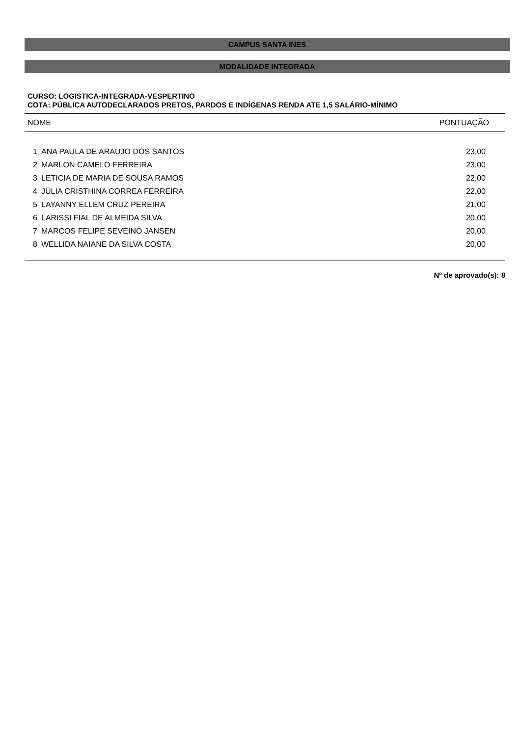CAMPUS SANTA INES
MODALIDADE INTEGRADA
CURSO: LOGISTICA-INTEGRADA-VESPERTINO
COTA: PÚBLICA AUTODECLARADOS PRETOS, PARDOS E INDÍGENAS RENDA ATE 1,5 SALÁRIO-MÍNIMO
| NOME | | PONTUAÇÃO |
| --- | --- | --- |
| 1 | ANA PAULA DE ARAUJO DOS SANTOS | 23,00 |
| 2 | MARLON CAMELO FERREIRA | 23,00 |
| 3 | LETICIA DE MARIA DE SOUSA RAMOS | 22,00 |
| 4 | JÚLIA CRISTHINA CORREA FERREIRA | 22,00 |
| 5 | LAYANNY ELLEM CRUZ PEREIRA | 21,00 |
| 6 | LARISSI FIAL DE ALMEIDA SILVA | 20,00 |
| 7 | MARCOS FELIPE SEVEINO JANSEN | 20,00 |
| 8 | WELLIDA NAIANE DA SILVA COSTA | 20,00 |
Nº de aprovado(s): 8